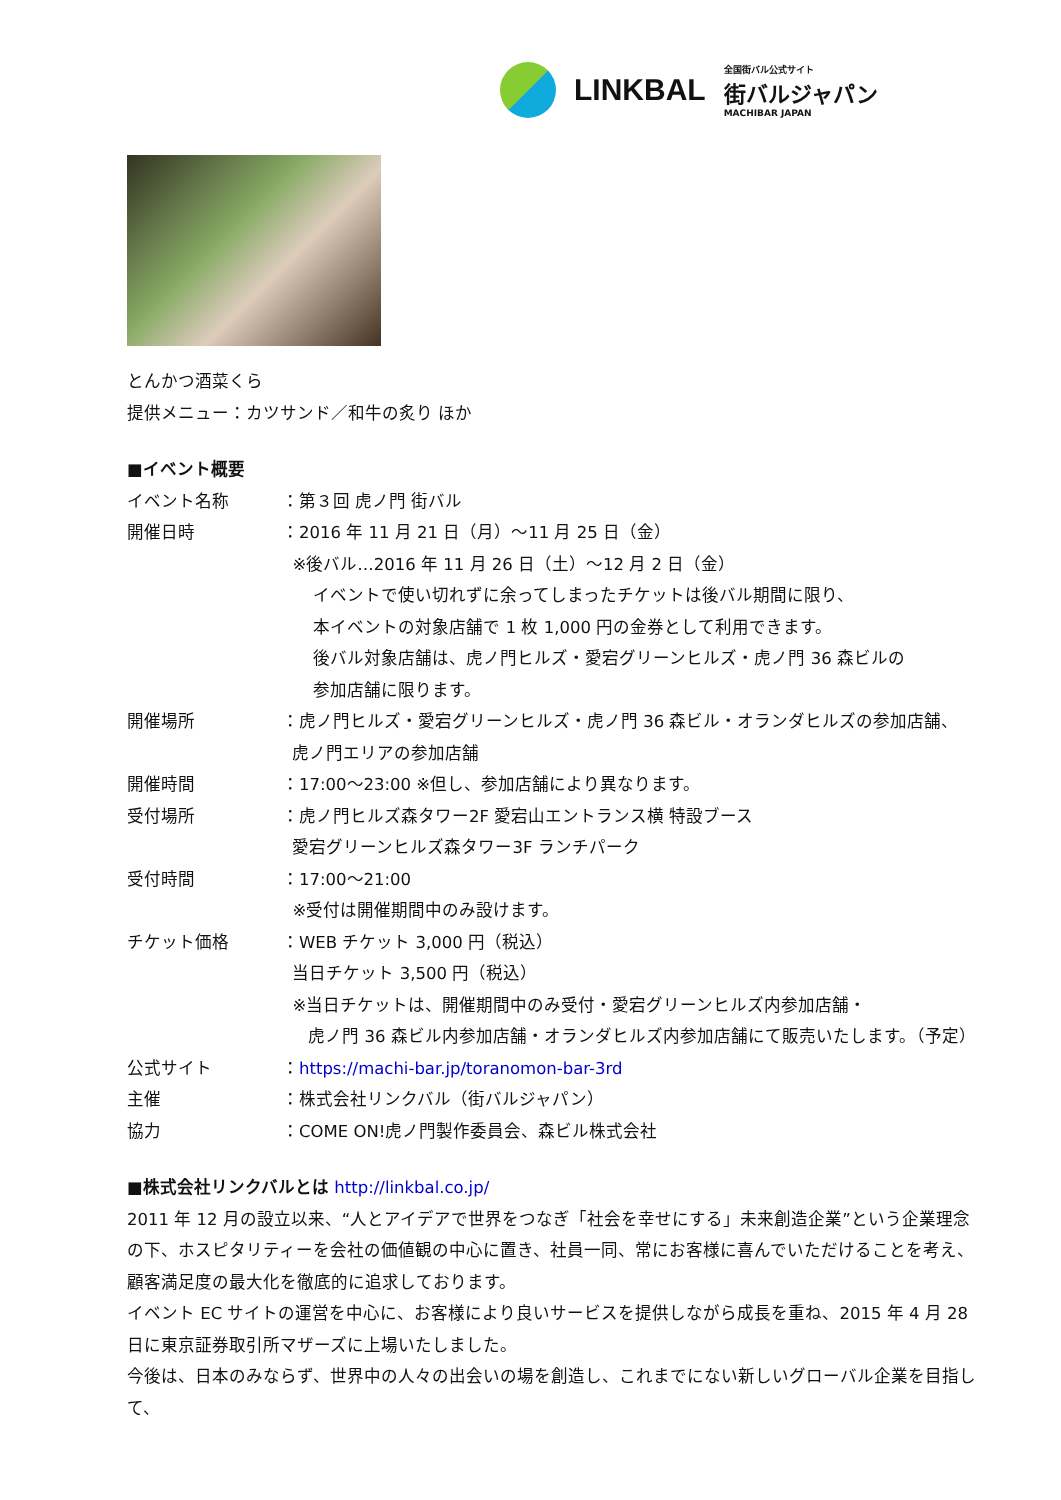LINKBAL
全国街バル公式サイト
街バルジャパン
MACHIBAR JAPAN
とんかつ酒菜くら
提供メニュー：カツサンド／和牛の炙り ほか
■イベント概要
イベント名称 ：第３回 虎ノ門 街バル
開催日時 ：2016 年 11 月 21 日（月）～11 月 25 日（金）
※後バル…2016 年 11 月 26 日（土）～12 月 2 日（金）
イベントで使い切れずに余ってしまったチケットは後バル期間に限り、
本イベントの対象店舗で 1 枚 1,000 円の金券として利用できます。
後バル対象店舗は、虎ノ門ヒルズ・愛宕グリーンヒルズ・虎ノ門 36 森ビルの
参加店舗に限ります。
開催場所 ：虎ノ門ヒルズ・愛宕グリーンヒルズ・虎ノ門 36 森ビル・オランダヒルズの参加店舗、
虎ノ門エリアの参加店舗
開催時間 ：17:00～23:00 ※但し、参加店舗により異なります。
受付場所 ：虎ノ門ヒルズ森タワー2F 愛宕山エントランス横 特設ブース
愛宕グリーンヒルズ森タワー3F ランチパーク
受付時間 ：17:00～21:00
※受付は開催期間中のみ設けます。
チケット価格 ：WEB チケット 3,000 円（税込）
当日チケット 3,500 円（税込）
※当日チケットは、開催期間中のみ受付・愛宕グリーンヒルズ内参加店舗・
虎ノ門 36 森ビル内参加店舗・オランダヒルズ内参加店舗にて販売いたします。（予定）
公式サイト ：https://machi-bar.jp/toranomon-bar-3rd
主催 ：株式会社リンクバル（街バルジャパン）
協力 ：COME ON!虎ノ門製作委員会、森ビル株式会社
■株式会社リンクバルとは http://linkbal.co.jp/
2011 年 12 月の設立以来、“人とアイデアで世界をつなぎ「社会を幸せにする」未来創造企業”という企業理念の下、ホスピタリティーを会社の価値観の中心に置き、社員一同、常にお客様に喜んでいただけることを考え、顧客満足度の最大化を徹底的に追求しております。
イベント EC サイトの運営を中心に、お客様により良いサービスを提供しながら成長を重ね、2015 年 4 月 28 日に東京証券取引所マザーズに上場いたしました。
今後は、日本のみならず、世界中の人々の出会いの場を創造し、これまでにない新しいグローバル企業を目指して、